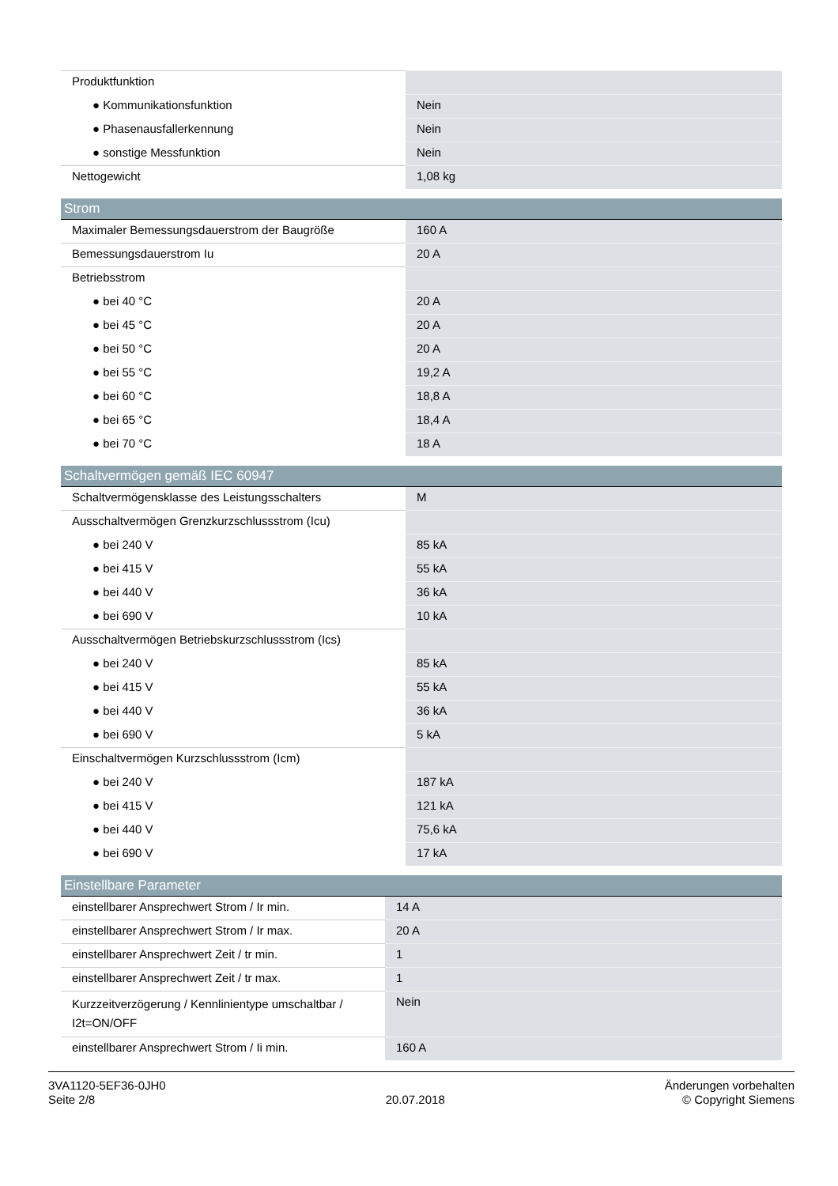| Produktfunktion | |
| ● Kommunikationsfunktion | Nein |
| ● Phasenausfallerkennung | Nein |
| ● sonstige Messfunktion | Nein |
| Nettogewicht | 1,08 kg |
| Strom | |
| Maximaler Bemessungsdauerstrom der Baugröße | 160 A |
| Bemessungsdauerstrom Iu | 20 A |
| Betriebsstrom | |
| ● bei 40 °C | 20 A |
| ● bei 45 °C | 20 A |
| ● bei 50 °C | 20 A |
| ● bei 55 °C | 19,2 A |
| ● bei 60 °C | 18,8 A |
| ● bei 65 °C | 18,4 A |
| ● bei 70 °C | 18 A |
| Schaltvermögen gemäß IEC 60947 | |
| Schaltvermögensklasse des Leistungsschalters | M |
| Ausschaltvermögen Grenzkurzschlussstrom (Icu) | |
| ● bei 240 V | 85 kA |
| ● bei 415 V | 55 kA |
| ● bei 440 V | 36 kA |
| ● bei 690 V | 10 kA |
| Ausschaltvermögen Betriebskurzschlussstrom (Ics) | |
| ● bei 240 V | 85 kA |
| ● bei 415 V | 55 kA |
| ● bei 440 V | 36 kA |
| ● bei 690 V | 5 kA |
| Einschaltvermögen Kurzschlussstrom (Icm) | |
| ● bei 240 V | 187 kA |
| ● bei 415 V | 121 kA |
| ● bei 440 V | 75,6 kA |
| ● bei 690 V | 17 kA |
| Einstellbare Parameter | |
| einstellbarer Ansprechwert Strom / Ir min. | 14 A |
| einstellbarer Ansprechwert Strom / Ir max. | 20 A |
| einstellbarer Ansprechwert Zeit / tr min. | 1 |
| einstellbarer Ansprechwert Zeit / tr max. | 1 |
| Kurzzeitverzögerung / Kennlinientype umschaltbar / I2t=ON/OFF | Nein |
| einstellbarer Ansprechwert Strom / Ii min. | 160 A |
3VA1120-5EF36-0JH0
Seite 2/8
20.07.2018
Änderungen vorbehalten
© Copyright Siemens